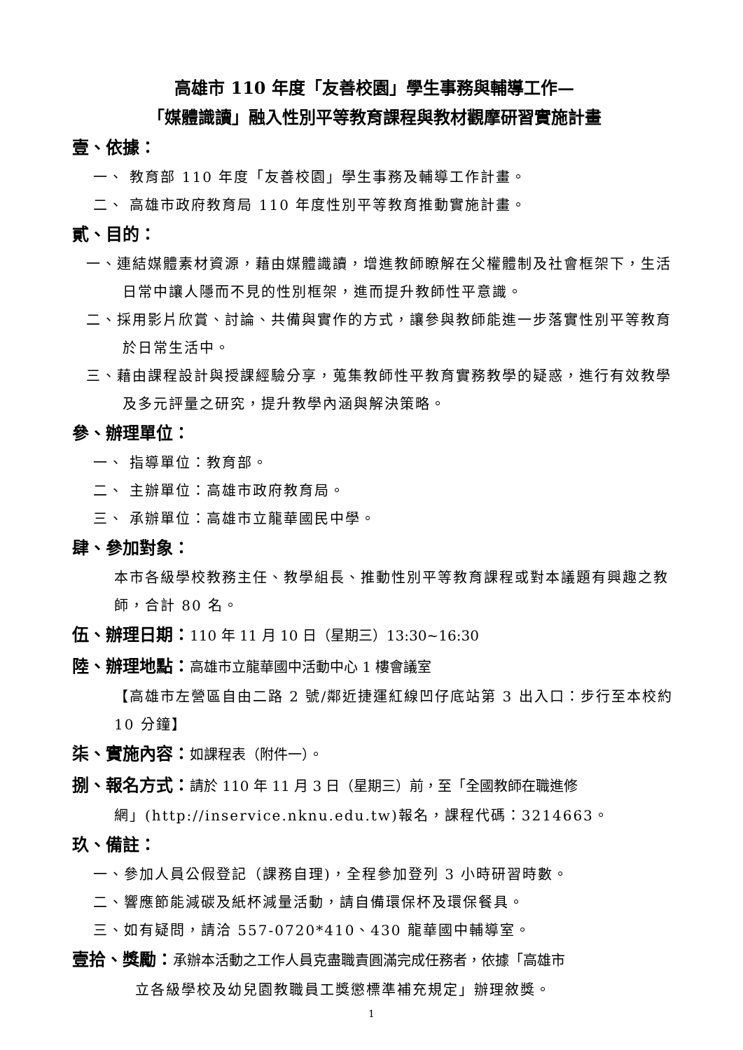高雄市 110 年度「友善校園」學生事務與輔導工作—
「媒體識讀」融入性別平等教育課程與教材觀摩研習實施計畫
壹、依據：
一、 教育部 110 年度「友善校園」學生事務及輔導工作計畫。
二、 高雄市政府教育局 110 年度性別平等教育推動實施計畫。
貳、目的：
一、連結媒體素材資源，藉由媒體識讀，增進教師瞭解在父權體制及社會框架下，生活日常中讓人隱而不見的性別框架，進而提升教師性平意識。
二、採用影片欣賞、討論、共備與實作的方式，讓參與教師能進一步落實性別平等教育於日常生活中。
三、藉由課程設計與授課經驗分享，蒐集教師性平教育實務教學的疑惑，進行有效教學及多元評量之研究，提升教學內涵與解決策略。
參、辦理單位：
一、 指導單位：教育部。
二、 主辦單位：高雄市政府教育局。
三、 承辦單位：高雄市立龍華國民中學。
肆、參加對象：
本市各級學校教務主任、教學組長、推動性別平等教育課程或對本議題有興趣之教師，合計 80 名。
伍、辦理日期：110 年 11 月 10 日（星期三）13:30~16:30
陸、辦理地點：高雄市立龍華國中活動中心 1 樓會議室
【高雄市左營區自由二路 2 號/鄰近捷運紅線凹仔底站第 3 出入口：步行至本校約 10 分鐘】
柒、實施內容：如課程表（附件一）。
捌、報名方式：請於 110 年 11 月 3 日（星期三）前，至「全國教師在職進修
網」(http://inservice.nknu.edu.tw)報名，課程代碼：3214663。
玖、備註：
一、參加人員公假登記（課務自理)，全程參加登列 3 小時研習時數。
二、響應節能減碳及紙杯減量活動，請自備環保杯及環保餐具。
三、如有疑問，請洽 557-0720*410、430 龍華國中輔導室。
壹拾、獎勵：承辦本活動之工作人員克盡職責圓滿完成任務者，依據「高雄市
立各級學校及幼兒園教職員工獎懲標準補充規定」辦理敘獎。
1